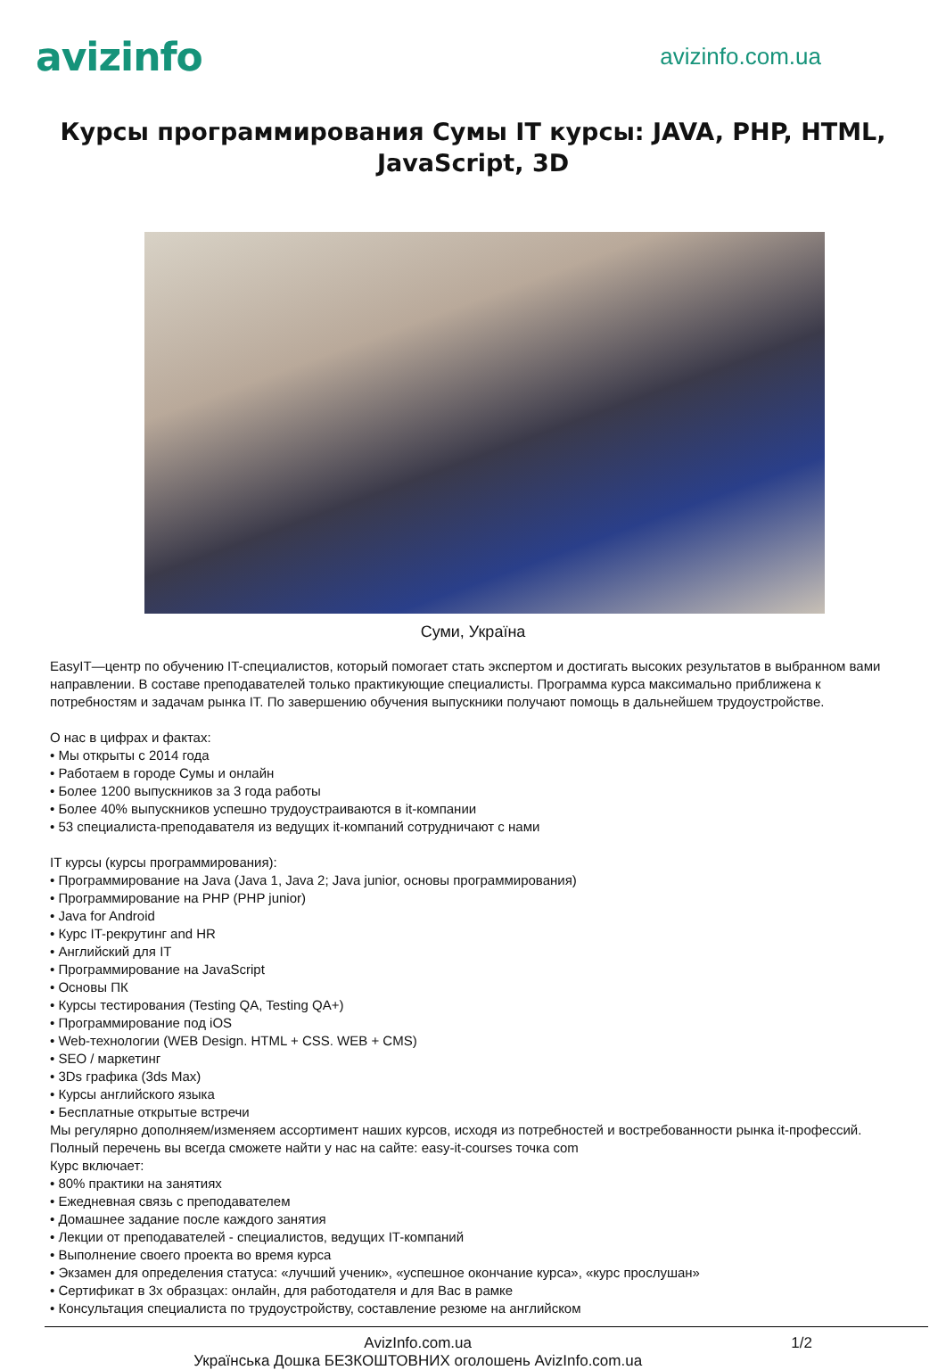avizinfo
avizinfo.com.ua
Курсы программирования Сумы IT курсы: JAVA, PHP, HTML, JavaScript, 3D
Суми, Україна
EasyIT—центр по обучению IT-специалистов, который помогает стать экспертом и достигать высоких результатов в выбранном вами направлении. В составе преподавателей только практикующие специалисты. Программа курса максимально приближена к потребностям и задачам рынка IT. По завершению обучения выпускники получают помощь в дальнейшем трудоустройстве.
О нас в цифрах и фактах:
• Мы открыты с 2014 года
• Работаем в городе Сумы и онлайн
• Более 1200 выпускников за 3 года работы
• Более 40% выпускников успешно трудоустраиваются в it-компании
• 53 специалиста-преподавателя из ведущих it-компаний сотрудничают с нами
IT курсы (курсы программирования):
• Программирование на Java (Java 1, Java 2; Java junior, основы программирования)
• Программирование на PHP (PHP junior)
• Java for Android
• Курс IT-рекрутинг and HR
• Английский для IT
• Программирование на JavaScript
• Основы ПК
• Курсы тестирования (Testing QA, Testing QA+)
• Программирование под iOS
• Web-технологии (WEB Design. HTML + CSS. WEB + CMS)
• SEO / маркетинг
• 3Ds графика (3ds Max)
• Курсы английского языка
• Бесплатные открытые встречи
Мы регулярно дополняем/изменяем ассортимент наших курсов, исходя из потребностей и востребованности рынка it-профессий. Полный перечень вы всегда сможете найти у нас на сайте: easy-it-courses точка com
Курс включает:
• 80% практики на занятиях
• Ежедневная связь с преподавателем
• Домашнее задание после каждого занятия
• Лекции от преподавателей - специалистов, ведущих IT-компаний
• Выполнение своего проекта во время курса
• Экзамен для определения статуса: «лучший ученик», «успешное окончание курса», «курс прослушан»
• Сертификат в 3х образцах: онлайн, для работодателя и для Вас в рамке
• Консультация специалиста по трудоустройству, составление резюме на английском
AvizInfo.com.ua
Українська Дошка БЕЗКОШТОВНИХ оголошень AvizInfo.com.ua
1/2